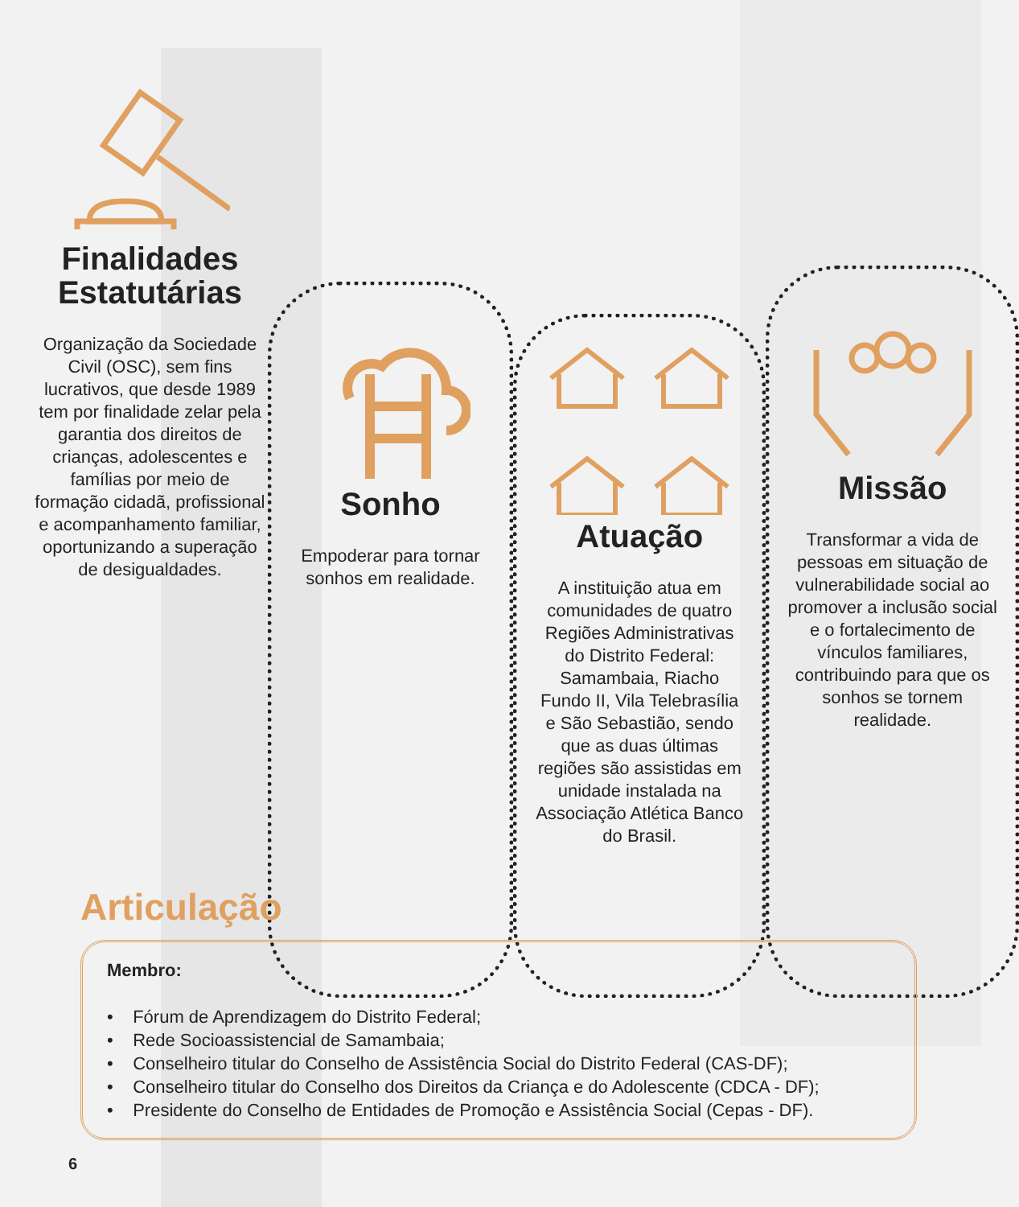Finalidades Estatutárias
Organização da Sociedade Civil (OSC), sem fins lucrativos, que desde 1989 tem por finalidade zelar pela garantia dos direitos de crianças, adolescentes e famílias por meio de formação cidadã, profissional e acompanhamento familiar, oportunizando a superação de desigualdades.
Sonho
Empoderar para tornar sonhos em realidade.
Atuação
A instituição atua em comunidades de quatro Regiões Administrativas do Distrito Federal: Samambaia, Riacho Fundo II, Vila Telebrasília e São Sebastião, sendo que as duas últimas regiões são assistidas em unidade instalada na Associação Atlética Banco do Brasil.
Missão
Transformar a vida de pessoas em situação de vulnerabilidade social ao promover a inclusão social e o fortalecimento de vínculos familiares, contribuindo para que os sonhos se tornem realidade.
Articulação
Membro:
• Fórum de Aprendizagem do Distrito Federal;
• Rede Socioassistencial de Samambaia;
• Conselheiro titular do Conselho de Assistência Social do Distrito Federal (CAS-DF);
• Conselheiro titular do Conselho dos Direitos da Criança e do Adolescente (CDCA - DF);
• Presidente do Conselho de Entidades de Promoção e Assistência Social (Cepas - DF).
6